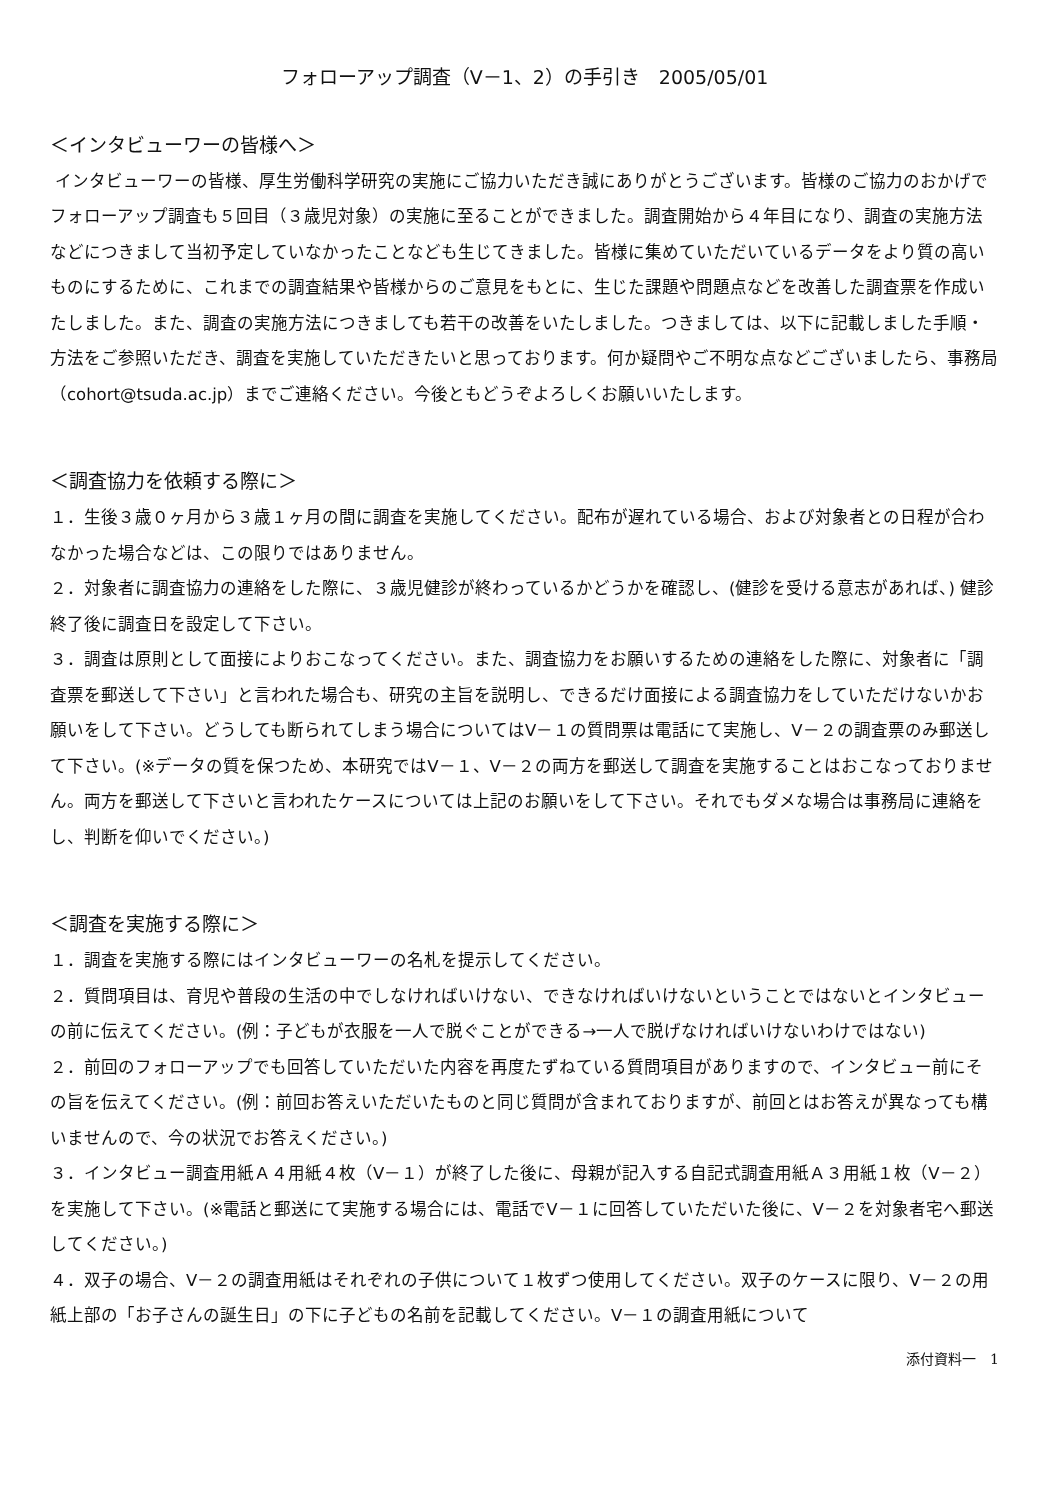フォローアップ調査（V－1、2）の手引き　2005/05/01
＜インタビューワーの皆様へ＞
インタビューワーの皆様、厚生労働科学研究の実施にご協力いただき誠にありがとうございます。皆様のご協力のおかげでフォローアップ調査も５回目（３歳児対象）の実施に至ることができました。調査開始から４年目になり、調査の実施方法などにつきまして当初予定していなかったことなども生じてきました。皆様に集めていただいているデータをより質の高いものにするために、これまでの調査結果や皆様からのご意見をもとに、生じた課題や問題点などを改善した調査票を作成いたしました。また、調査の実施方法につきましても若干の改善をいたしました。つきましては、以下に記載しました手順・方法をご参照いただき、調査を実施していただきたいと思っております。何か疑問やご不明な点などございましたら、事務局（cohort@tsuda.ac.jp）までご連絡ください。今後ともどうぞよろしくお願いいたします。
＜調査協力を依頼する際に＞
１．生後３歳０ヶ月から３歳１ヶ月の間に調査を実施してください。配布が遅れている場合、および対象者との日程が合わなかった場合などは、この限りではありません。
２．対象者に調査協力の連絡をした際に、３歳児健診が終わっているかどうかを確認し、(健診を受ける意志があれば、) 健診終了後に調査日を設定して下さい。
３．調査は原則として面接によりおこなってください。また、調査協力をお願いするための連絡をした際に、対象者に「調査票を郵送して下さい」と言われた場合も、研究の主旨を説明し、できるだけ面接による調査協力をしていただけないかお願いをして下さい。どうしても断られてしまう場合についてはV－１の質問票は電話にて実施し、V－２の調査票のみ郵送して下さい。(※データの質を保つため、本研究ではV－１、V－２の両方を郵送して調査を実施することはおこなっておりません。両方を郵送して下さいと言われたケースについては上記のお願いをして下さい。それでもダメな場合は事務局に連絡をし、判断を仰いでください。)
＜調査を実施する際に＞
１．調査を実施する際にはインタビューワーの名札を提示してください。
２．質問項目は、育児や普段の生活の中でしなければいけない、できなければいけないということではないとインタビューの前に伝えてください。(例：子どもが衣服を一人で脱ぐことができる→一人で脱げなければいけないわけではない)
２．前回のフォローアップでも回答していただいた内容を再度たずねている質問項目がありますので、インタビュー前にその旨を伝えてください。(例：前回お答えいただいたものと同じ質問が含まれておりますが、前回とはお答えが異なっても構いませんので、今の状況でお答えください。)
３．インタビュー調査用紙Ａ４用紙４枚（V－１）が終了した後に、母親が記入する自記式調査用紙Ａ３用紙１枚（V－２）を実施して下さい。(※電話と郵送にて実施する場合には、電話でV－１に回答していただいた後に、V－２を対象者宅へ郵送してください。)
４．双子の場合、V－２の調査用紙はそれぞれの子供について１枚ずつ使用してください。双子のケースに限り、V－２の用紙上部の「お子さんの誕生日」の下に子どもの名前を記載してください。V－１の調査用紙について
添付資料一　1